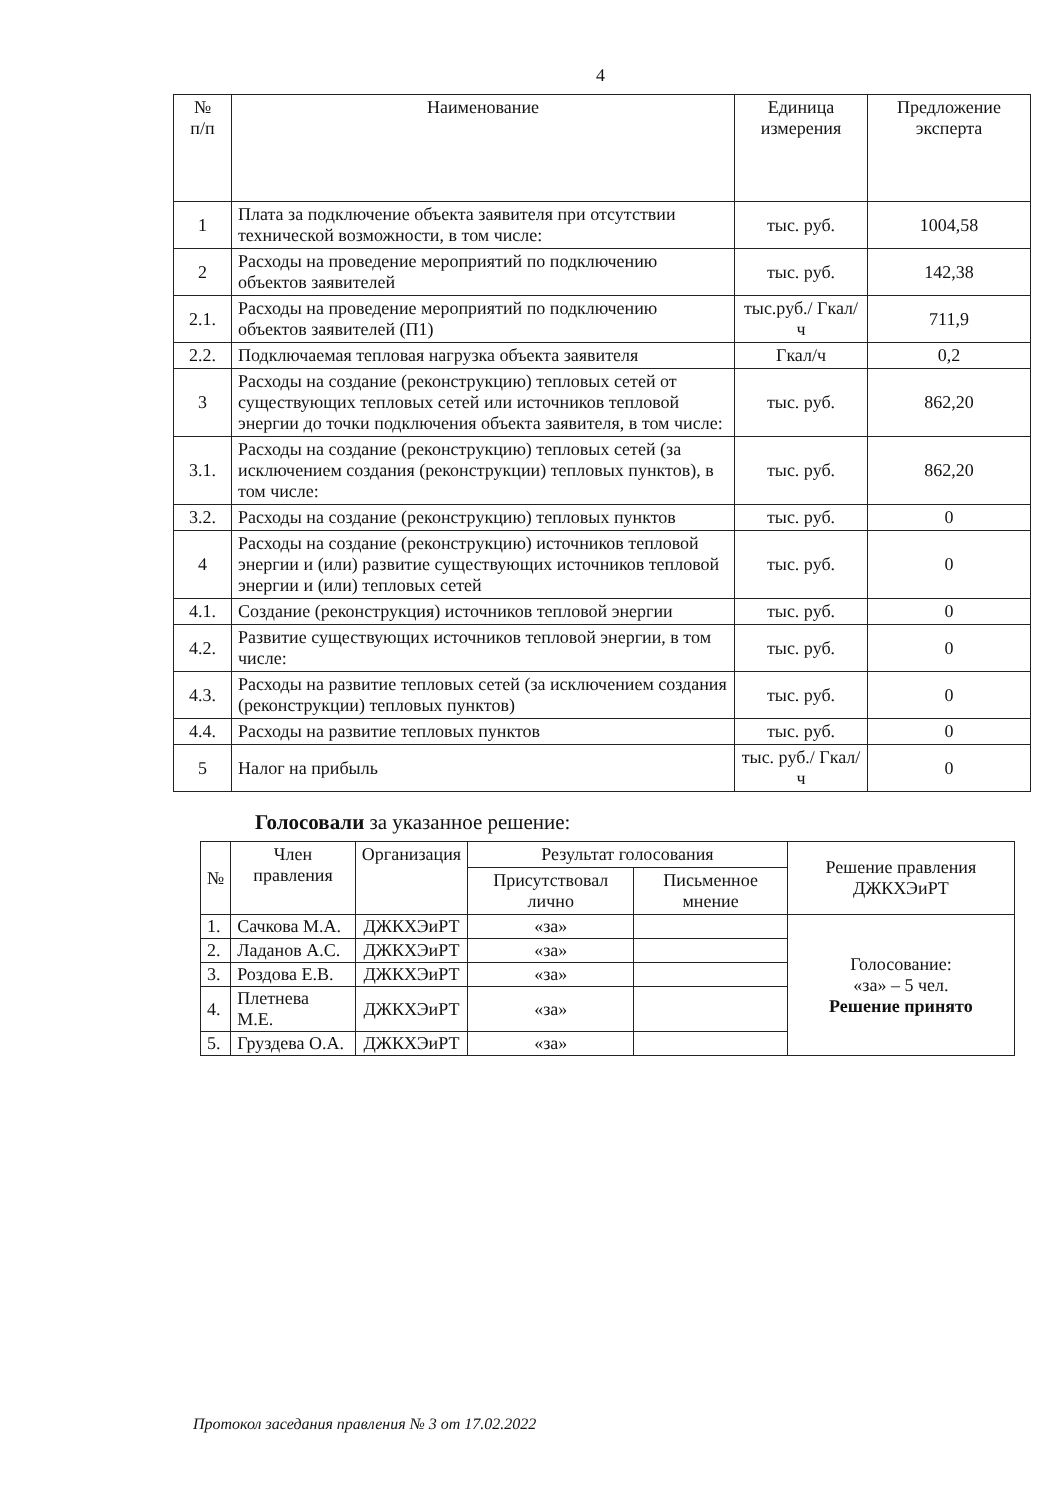4
| № п/п | Наименование | Единица измерения | Предложение эксперта |
| --- | --- | --- | --- |
| 1 | Плата за подключение объекта заявителя при отсутствии технической возможности, в том числе: | тыс. руб. | 1004,58 |
| 2 | Расходы на проведение мероприятий по подключению объектов заявителей | тыс. руб. | 142,38 |
| 2.1. | Расходы на проведение мероприятий по подключению объектов заявителей (П1) | тыс.руб./ Гкал/ч | 711,9 |
| 2.2. | Подключаемая тепловая нагрузка объекта заявителя | Гкал/ч | 0,2 |
| 3 | Расходы на создание (реконструкцию) тепловых сетей от существующих тепловых сетей или источников тепловой энергии до точки подключения объекта заявителя, в том числе: | тыс. руб. | 862,20 |
| 3.1. | Расходы на создание (реконструкцию) тепловых сетей (за исключением создания (реконструкции) тепловых пунктов), в том числе: | тыс. руб. | 862,20 |
| 3.2. | Расходы на создание (реконструкцию) тепловых пунктов | тыс. руб. | 0 |
| 4 | Расходы на создание (реконструкцию) источников тепловой энергии и (или) развитие существующих источников тепловой энергии и (или) тепловых сетей | тыс. руб. | 0 |
| 4.1. | Создание (реконструкция) источников тепловой энергии | тыс. руб. | 0 |
| 4.2. | Развитие существующих источников тепловой энергии, в том числе: | тыс. руб. | 0 |
| 4.3. | Расходы на развитие тепловых сетей (за исключением создания (реконструкции) тепловых пунктов) | тыс. руб. | 0 |
| 4.4. | Расходы на развитие тепловых пунктов | тыс. руб. | 0 |
| 5 | Налог на прибыль | тыс. руб./ Гкал/ч | 0 |
Голосовали за указанное решение:
| № | Член правления | Организация | Результат голосования | | Решение правления ДЖКХЭиРТ |
| --- | --- | --- | --- | --- | --- |
| | | | Присутствовал лично | Письменное мнение | |
| 1. | Сачкова М.А. | ДЖКХЭиРТ | «за» | | Голосование: «за» – 5 чел. Решение принято |
| 2. | Ладанов А.С. | ДЖКХЭиРТ | «за» | | |
| 3. | Роздова Е.В. | ДЖКХЭиРТ | «за» | | |
| 4. | Плетнева М.Е. | ДЖКХЭиРТ | «за» | | |
| 5. | Груздева О.А. | ДЖКХЭиРТ | «за» | | |
Протокол заседания правления № 3 от 17.02.2022